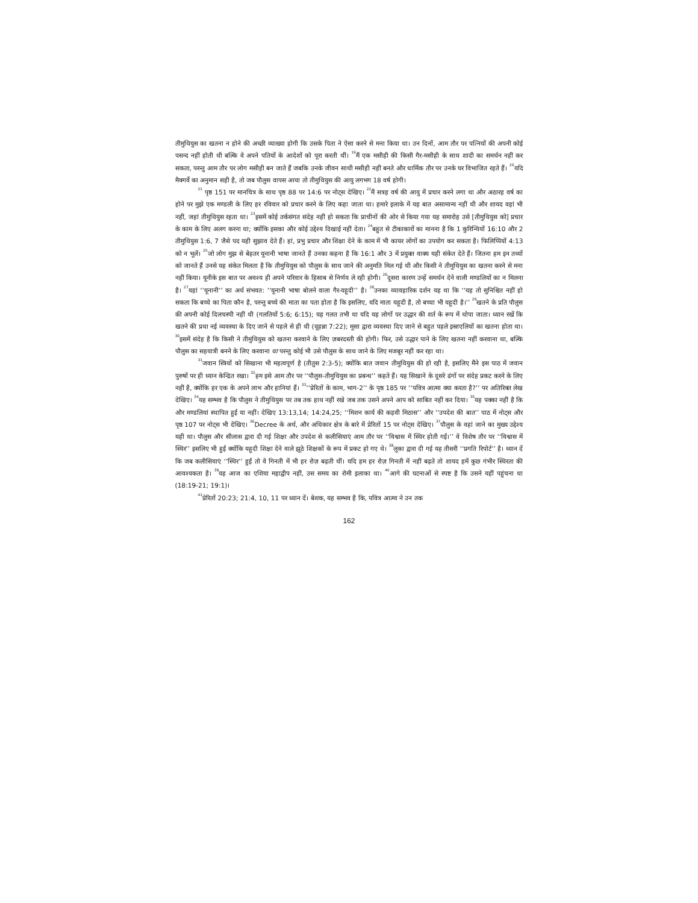तीमुथियुस का खतना न होने की अच्छी व्याख्या होगी कि उसके पिता ने ऐसा करने से मना किया था। उन दिनों, आम तौर पर पत्नियों की अपनी कोई पसन्द नहीं होती थी बल्कि वे अपने पतियों के आदेशों को पूरा करती थीं। <sup>19</sup>मैं एक मसीही की किसी गैर-मसीही के साथ शादी का समर्थन नहीं कर सकता, परन्तु आम तौर पर लोग मसीही बन जाते हैं जबकि उनके जीवन साथी मसीही नहीं बनते और धार्मिक तौर पर उनके घर विभाजित रहते हैं। <sup>20</sup>यदि मैक्गर्वे का अनुमान सही है, तो जब पौलुस वापस आया तो तीमुथियुस की आयु लगभग 18 वर्ष होगी।
<sup>21</sup> पृष्ठ 151 पर मानचित्र के साथ पृष्ठ 88 पर 14:6 पर नोट्स देखिए। <sup>22</sup>मैं सत्रह वर्ष की आयु में प्रचार करने लगा था और अठारह वर्ष का होने पर मुझे एक मण्डली के लिए हर रविवार को प्रचार करने के लिए कहा जाता था। हमारे इलाके में यह बात असामान्य नहीं थी और शायद वहां भी नहीं, जहां तीमुथियुस रहता था। <sup>23</sup>इसमें कोई तर्कसंगत संदेह नहीं हो सकता कि प्राचीनों की ओर से किया गया यह समारोह उसे [तीमुथियुस को] प्रचार के काम के लिए अलग करना था; क्योंकि इसका और कोई उद्देश्य दिखाई नहीं देता। <sup>24</sup>बहुत से टीकाकारों का मानना है कि 1 कुरिन्थियों 16:10 और 2 तीमुथियुस 1:6, 7 जैसे पद यही सुझाव देते हैं। हां, प्रभु प्रचार और शिक्षा देने के काम में भी कायर लोगों का उपयोग कर सकता है। फिलिप्पियों 4:13 को न भूलें। <sup>25</sup>जो लोग मुझ से बेहतर यूनानी भाषा जानते हैं उनका कहना है कि 16:1 और 3 में प्रयुक्त वाक्य यही संकेत देते हैं। जितना हम इन तथ्यों को जानते हैं उनसे यह संकेत मिलता है कि तीमुथियुस को पौलुस के साथ जाने की अनुमति मिल गई थी और किसी ने तीमुथियुस का खतना करने से मना नहीं किया। यूनीके इस बात पर अवश्य ही अपने परिवार के हिसाब से निर्णय ले रही होगी। <sup>26</sup>दूसरा कारण उन्हें समर्थन देने वाली मण्डलियों का न मिलना है। <sup>27</sup>यहां ‘‘यूनानी’’ का अर्थ संभवत: ‘‘यूनानी भाषा बोलने वाला गैर-यहूदी’’ है। <sup>28</sup>उनका व्यावहारिक दर्शन यह था कि ‘‘यह तो सुनिश्चित नहीं हो सकता कि बच्चे का पिता कौन है, परन्तु बच्चे की माता का पता होता है कि इसलिए, यदि माता यहूदी है, तो बच्चा भी यहूदी है।’’ <sup>29</sup>खतने के प्रति पौलुस की अपनी कोई दिलचस्पी नहीं थी (गलतियों 5:6; 6:15); यह गलत तभी था यदि यह लोगों पर उद्धार की शर्त के रूप में थोपा जाता। ध्यान रखें कि खतने की प्रथा नई व्यवस्था के दिए जाने से पहले से ही थी (यूहन्ना 7:22); मूसा द्वारा व्यवस्था दिए जाने से बहुत पहले इस्राएलियों का खतना होता था। <sup>30</sup>इसमें संदेह है कि किसी ने तीमुथियुस को खतना करवाने के लिए ज़बरदस्ती की होगी। फिर, उसे उद्धार पाने के लिए खतना नहीं करवाना था, बल्कि पौलुस का सहयात्री बनने के लिए करवाना था परन्तु कोई भी उसे पौलुस के साथ जाने के लिए मजबूर नहीं कर रहा था।
<sup>31</sup> जवान स्त्रियों को सिखाना भी महत्वपूर्ण है (तीतुस 2:3-5); क्योंकि बात जवान तीमुथियुस की हो रही है, इसलिए मैंने इस पाठ में जवान पुरुषों पर ही ध्यान केन्द्रित रखा। <sup>32</sup>हम इसे आम तौर पर ‘‘पौलुस-तीमुथियुस का प्रबन्ध’’ कहते हैं। यह सिखाने के दूसरे ढंगों पर संदेह प्रकट करने के लिए नहीं है, क्योंकि हर एक के अपने लाभ और हानियां हैं। <sup>33</sup>‘‘प्रेरितों के काम, भाग-2’’ के पृष्ठ 185 पर ‘‘पवित्र आत्मा क्या करता है?’’ पर अतिरिक्त लेख देखिए। <sup>34</sup>यह सम्भव है कि पौलुस ने तीमुथियुस पर तब तक हाथ नहीं रखे जब तक उसने अपने आप को साबित नहीं कर दिया। <sup>35</sup>यह पक्का नहीं है कि और मण्डलियां स्थापित हुईं या नहीं। देखिए 13:13,14; 14:24,25; ‘‘मिशन कार्य की कड़वी मिठास’’ और ‘‘उपदेश की बात’’ पाठ में नोट्स और पृष्ठ 107 पर नोट्स भी देखिए। <sup>36</sup>Decree के अर्थ, और अधिकार क्षेत्र के बारे में प्रेरितों 15 पर नोट्स देखिए। <sup>37</sup>पौलुस के वहां जाने का मुख्य उद्देश्य यही था। पौलुस और सीलास द्वारा दी गई शिक्षा और उपदेश से कलीसियाएं आम तौर पर ‘‘विश्वास में स्थिर होती गईं।’’ वे विशेष तौर पर ‘‘विश्वास में स्थिर’’ इसलिए भी हुईं क्योंकि यहूदी शिक्षा देने वाले झूठे शिक्षकों के रूप में प्रकट हो गए थे। <sup>38</sup>लूका द्वारा दी गई यह तीसरी ‘‘प्रगति रिपोर्ट’’ है। ध्यान दें कि जब कलीसियाएं ‘‘स्थिर’’ हुईं तो वे गिनती में भी हर रोज़ बढ़ती थीं। यदि हम हर रोज़ गिनती में नहीं बढ़ते तो शायद हमें कुछ गंभीर स्थिरता की आवश्यकता है। <sup>39</sup>यह आज का एशिया महाद्वीप नहीं, उस समय का रोमी इलाका था। <sup>40</sup>आगे की घटनाओं से स्पष्ट है कि उसने यहीं पहुंचना था (18:19-21; 19:1)।
<sup>41</sup> प्रेरितों 20:23; 21:4, 10, 11 पर ध्यान दें। बेशक, यह सम्भव है कि, पवित्र आत्मा ने उन तक
162